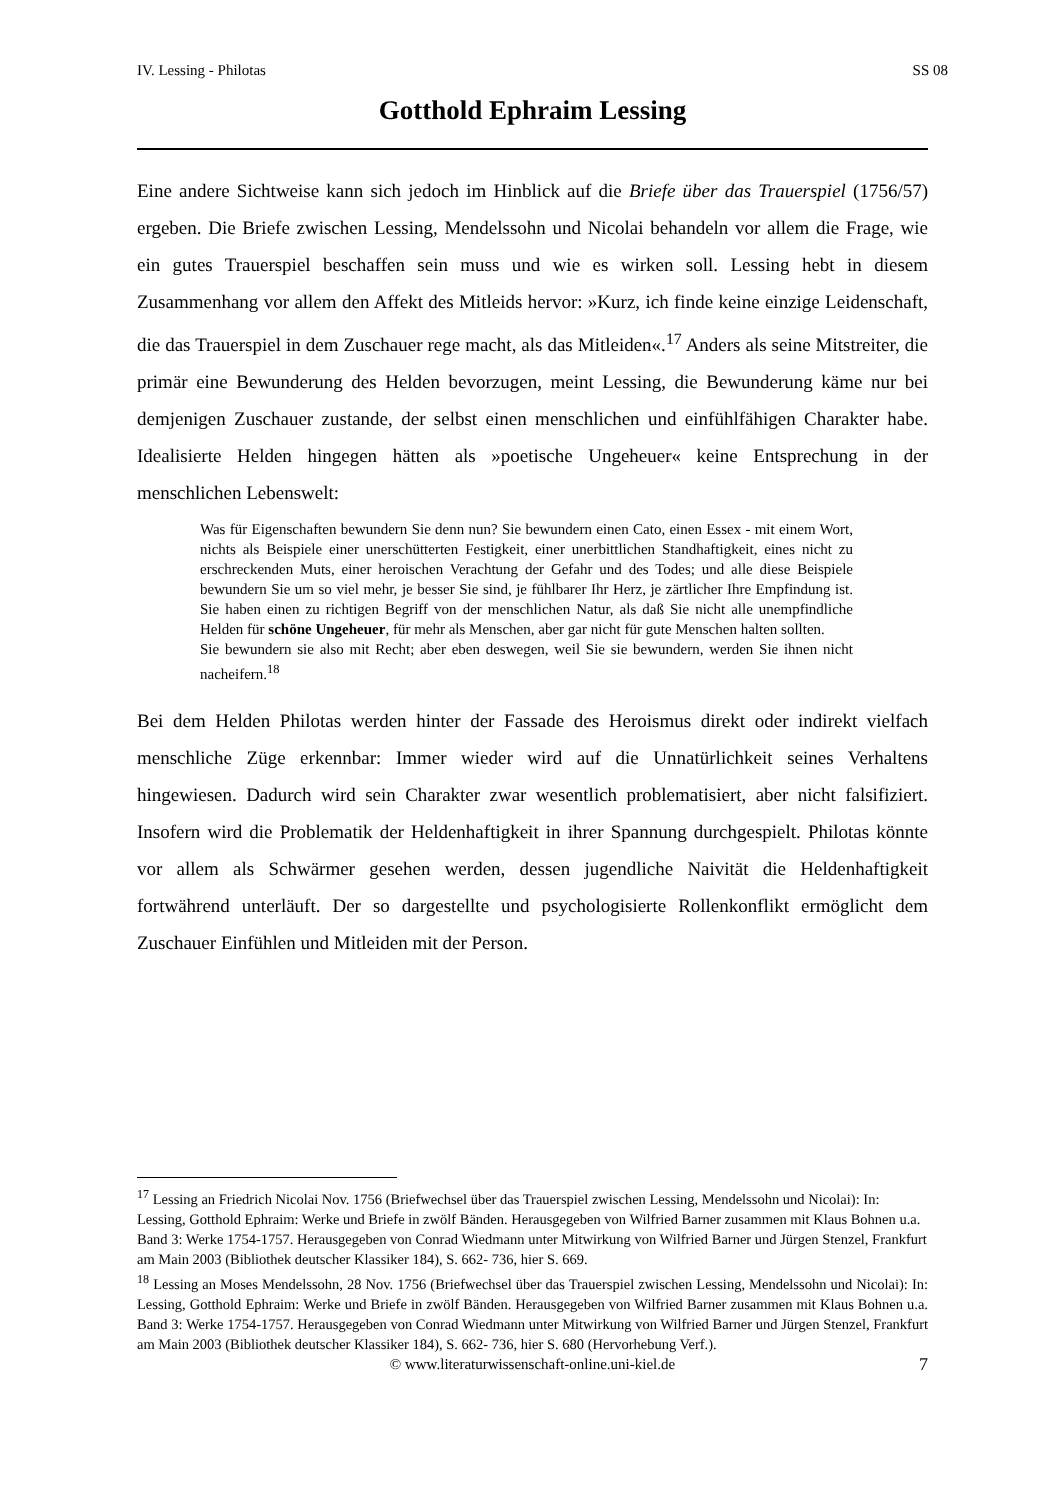IV. Lessing - Philotas SS 08
Gotthold Ephraim Lessing
Eine andere Sichtweise kann sich jedoch im Hinblick auf die Briefe über das Trauerspiel (1756/57) ergeben. Die Briefe zwischen Lessing, Mendelssohn und Nicolai behandeln vor allem die Frage, wie ein gutes Trauerspiel beschaffen sein muss und wie es wirken soll. Lessing hebt in diesem Zusammenhang vor allem den Affekt des Mitleids hervor: »Kurz, ich finde keine einzige Leidenschaft, die das Trauerspiel in dem Zuschauer rege macht, als das Mitleiden«.<sup>17</sup> Anders als seine Mitstreiter, die primär eine Bewunderung des Helden bevorzugen, meint Lessing, die Bewunderung käme nur bei demjenigen Zuschauer zustande, der selbst einen menschlichen und einfühlfähigen Charakter habe. Idealisierte Helden hingegen hätten als »poetische Ungeheuer« keine Entsprechung in der menschlichen Lebenswelt:
Was für Eigenschaften bewundern Sie denn nun? Sie bewundern einen Cato, einen Essex - mit einem Wort, nichts als Beispiele einer unerschütterten Festigkeit, einer unerbittlichen Standhaftigkeit, eines nicht zu erschreckenden Muts, einer heroischen Verachtung der Gefahr und des Todes; und alle diese Beispiele bewundern Sie um so viel mehr, je besser Sie sind, je fühlbarer Ihr Herz, je zärtlicher Ihre Empfindung ist. Sie haben einen zu richtigen Begriff von der menschlichen Natur, als daß Sie nicht alle unempfindliche Helden für schöne Ungeheuer, für mehr als Menschen, aber gar nicht für gute Menschen halten sollten.
Sie bewundern sie also mit Recht; aber eben deswegen, weil Sie sie bewundern, werden Sie ihnen nicht nacheifern.<sup>18</sup>
Bei dem Helden Philotas werden hinter der Fassade des Heroismus direkt oder indirekt vielfach menschliche Züge erkennbar: Immer wieder wird auf die Unnatürlichkeit seines Verhaltens hingewiesen. Dadurch wird sein Charakter zwar wesentlich problematisiert, aber nicht falsifiziert. Insofern wird die Problematik der Heldenhaftigkeit in ihrer Spannung durchgespielt. Philotas könnte vor allem als Schwärmer gesehen werden, dessen jugendliche Naivität die Heldenhaftigkeit fortwährend unterläuft. Der so dargestellte und psychologisierte Rollenkonflikt ermöglicht dem Zuschauer Einfühlen und Mitleiden mit der Person.
<sup>17</sup> Lessing an Friedrich Nicolai Nov. 1756 (Briefwechsel über das Trauerspiel zwischen Lessing, Mendelssohn und Nicolai): In: Lessing, Gotthold Ephraim: Werke und Briefe in zwölf Bänden. Herausgegeben von Wilfried Barner zusammen mit Klaus Bohnen u.a. Band 3: Werke 1754-1757. Herausgegeben von Conrad Wiedmann unter Mitwirkung von Wilfried Barner und Jürgen Stenzel, Frankfurt am Main 2003 (Bibliothek deutscher Klassiker 184), S. 662- 736, hier S. 669.
<sup>18</sup> Lessing an Moses Mendelssohn, 28 Nov. 1756 (Briefwechsel über das Trauerspiel zwischen Lessing, Mendelssohn und Nicolai): In: Lessing, Gotthold Ephraim: Werke und Briefe in zwölf Bänden. Herausgegeben von Wilfried Barner zusammen mit Klaus Bohnen u.a. Band 3: Werke 1754-1757. Herausgegeben von Conrad Wiedmann unter Mitwirkung von Wilfried Barner und Jürgen Stenzel, Frankfurt am Main 2003 (Bibliothek deutscher Klassiker 184), S. 662- 736, hier S. 680 (Hervorhebung Verf.).
© www.literaturwissenschaft-online.uni-kiel.de 7